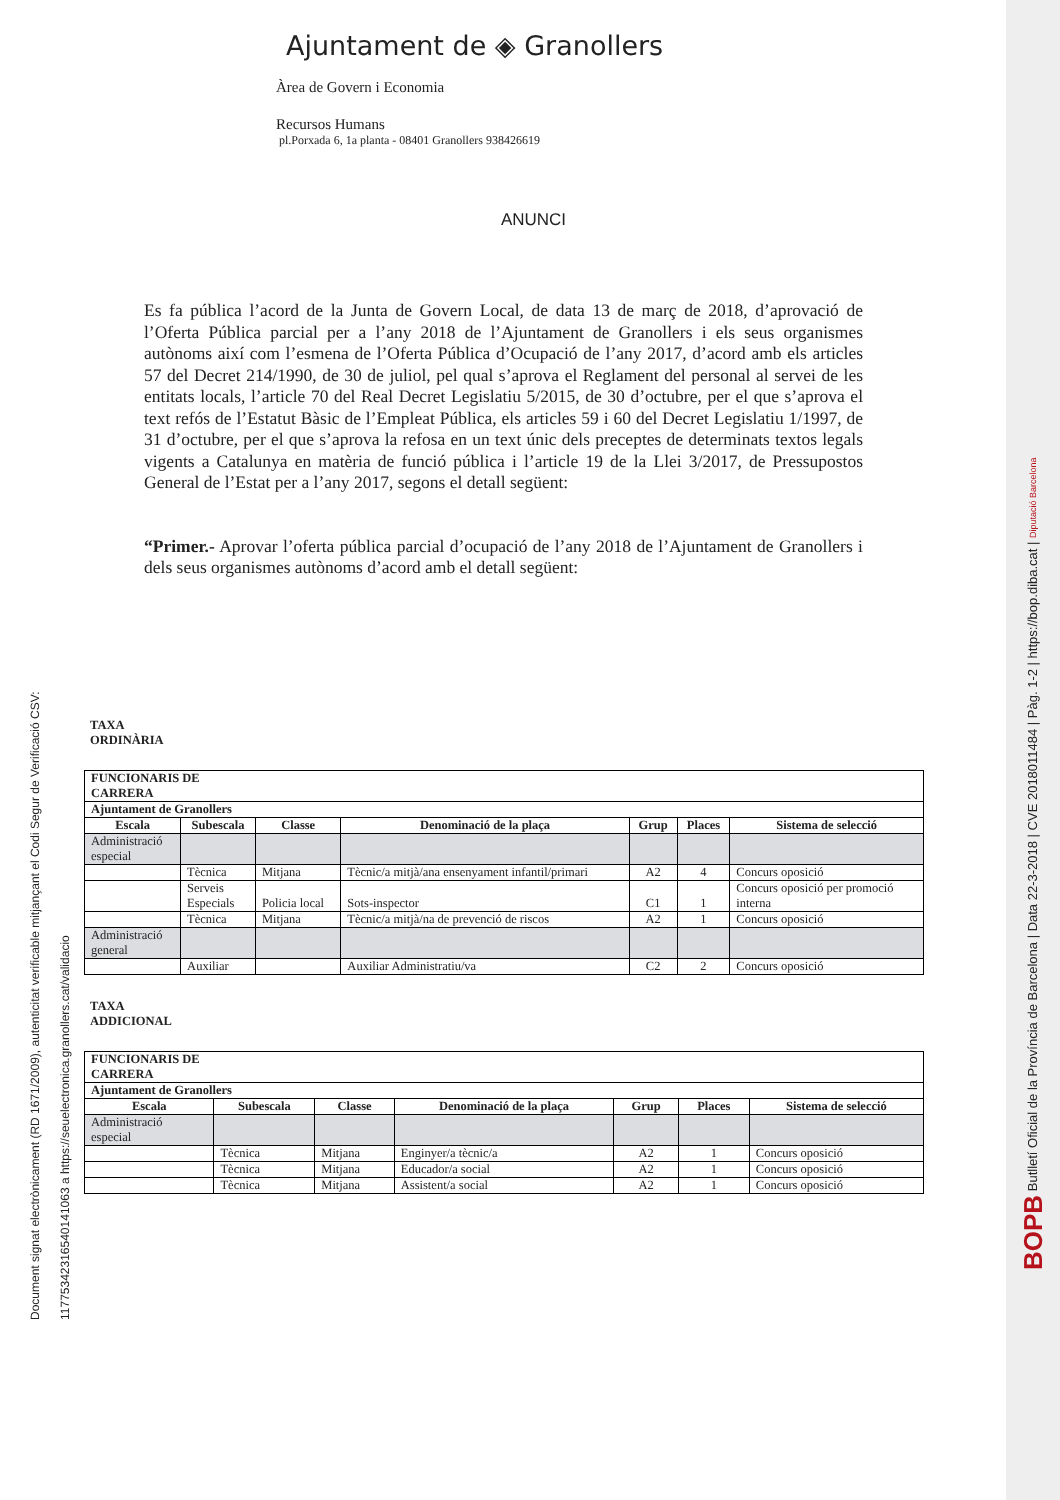Ajuntament de ◈ Granollers
Àrea de Govern i Economia
Recursos Humans
pl.Porxada 6, 1a planta - 08401 Granollers 938426619
ANUNCI
Es fa pública l’acord de la Junta de Govern Local, de data 13 de març de 2018, d’aprovació de l’Oferta Pública parcial per a l’any 2018 de l’Ajuntament de Granollers i els seus organismes autònoms així com l’esmena de l’Oferta Pública d’Ocupació de l’any 2017, d’acord amb els articles 57 del Decret 214/1990, de 30 de juliol, pel qual s’aprova el Reglament del personal al servei de les entitats locals, l’article 70 del Real Decret Legislatiu 5/2015, de 30 d’octubre, per el que s’aprova el text refós de l’Estatut Bàsic de l’Empleat Pública, els articles 59 i 60 del Decret Legislatiu 1/1997, de 31 d’octubre, per el que s’aprova la refosa en un text únic dels preceptes de determinats textos legals vigents a Catalunya en matèria de funció pública i l’article 19 de la Llei 3/2017, de Pressupostos General de l’Estat per a l’any 2017, segons el detall següent:
“Primer.- Aprovar l’oferta pública parcial d’ocupació de l’any 2018 de l’Ajuntament de Granollers i dels seus organismes autònoms d’acord amb el detall següent:
TAXA
ORDINÀRIA
| FUNCIONARIS DE CARRERA | | | | | | |
| Ajuntament de Granollers | | | | | | |
| Escala | Subescala | Classe | Denominació de la plaça | Grup | Places | Sistema de selecció |
| Administració especial | | | | | | |
| | Tècnica | Mitjana | Tècnic/a mitjà/ana ensenyament infantil/primari | A2 | 4 | Concurs oposició |
| | Serveis Especials | Policia local | Sots-inspector | C1 | 1 | Concurs oposició per promoció interna |
| | Tècnica | Mitjana | Tècnic/a mitjà/na de prevenció de riscos | A2 | 1 | Concurs oposició |
| Administració general | | | | | | |
| | Auxiliar | | Auxiliar Administratiu/va | C2 | 2 | Concurs oposició |
TAXA
ADDICIONAL
| FUNCIONARIS DE CARRERA | | | | | | |
| Ajuntament de Granollers | | | | | | |
| Escala | Subescala | Classe | Denominació de la plaça | Grup | Places | Sistema de selecció |
| Administració especial | | | | | | |
| | Tècnica | Mitjana | Enginyer/a tècnic/a | A2 | 1 | Concurs oposició |
| | Tècnica | Mitjana | Educador/a social | A2 | 1 | Concurs oposició |
| | Tècnica | Mitjana | Assistent/a social | A2 | 1 | Concurs oposició |
Document signat electrònicament (RD 1671/2009), autenticitat verificable mitjançant el Codi Segur de Verificació CSV:
11775342316540141063 a https://seuelectronica.granollers.cat/validacio
BOPB Butlletí Oficial de la Província de Barcelona | Data 22-3-2018 | CVE 2018011484 | Pàg. 1-2 | https://bop.diba.cat | Diputació Barcelona